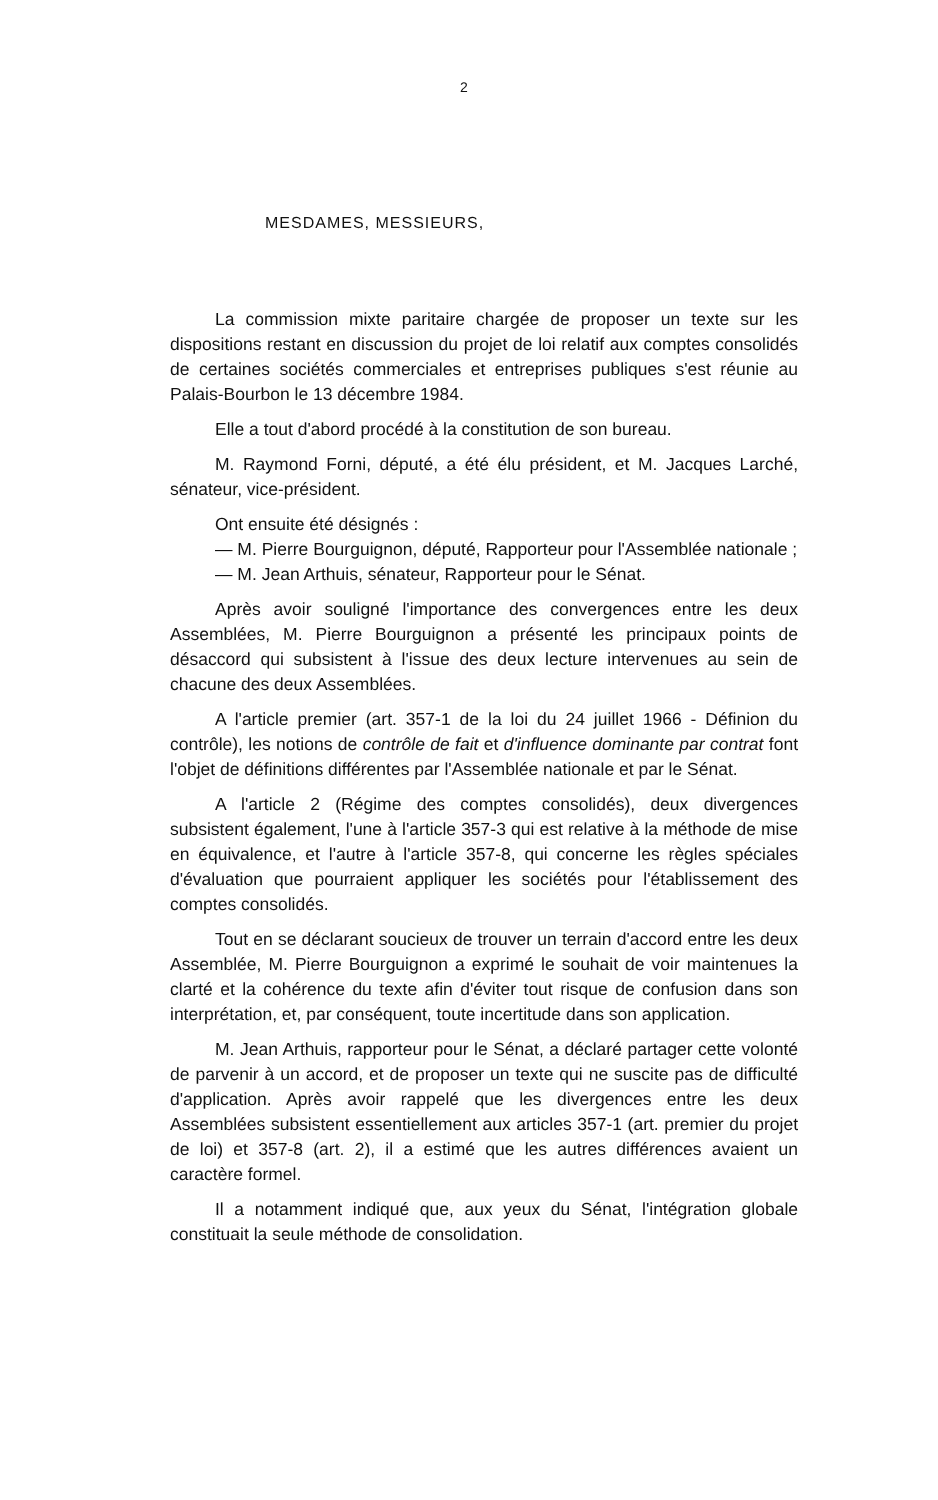2
MESDAMES, MESSIEURS,
La commission mixte paritaire chargée de proposer un texte sur les dispositions restant en discussion du projet de loi relatif aux comptes consolidés de certaines sociétés commerciales et entreprises publiques s'est réunie au Palais-Bourbon le 13 décembre 1984.
Elle a tout d'abord procédé à la constitution de son bureau.
M. Raymond Forni, député, a été élu président, et M. Jacques Larché, sénateur, vice-président.
Ont ensuite été désignés :
— M. Pierre Bourguignon, député, Rapporteur pour l'Assemblée nationale ;
— M. Jean Arthuis, sénateur, Rapporteur pour le Sénat.
Après avoir souligné l'importance des convergences entre les deux Assemblées, M. Pierre Bourguignon a présenté les principaux points de désaccord qui subsistent à l'issue des deux lecture intervenues au sein de chacune des deux Assemblées.
A l'article premier (art. 357-1 de la loi du 24 juillet 1966 - Définion du contrôle), les notions de contrôle de fait et d'influence dominante par contrat font l'objet de définitions différentes par l'Assemblée nationale et par le Sénat.
A l'article 2 (Régime des comptes consolidés), deux divergences subsistent également, l'une à l'article 357-3 qui est relative à la méthode de mise en équivalence, et l'autre à l'article 357-8, qui concerne les règles spéciales d'évaluation que pourraient appliquer les sociétés pour l'établissement des comptes consolidés.
Tout en se déclarant soucieux de trouver un terrain d'accord entre les deux Assemblée, M. Pierre Bourguignon a exprimé le souhait de voir maintenues la clarté et la cohérence du texte afin d'éviter tout risque de confusion dans son interprétation, et, par conséquent, toute incertitude dans son application.
M. Jean Arthuis, rapporteur pour le Sénat, a déclaré partager cette volonté de parvenir à un accord, et de proposer un texte qui ne suscite pas de difficulté d'application. Après avoir rappelé que les divergences entre les deux Assemblées subsistent essentiellement aux articles 357-1 (art. premier du projet de loi) et 357-8 (art. 2), il a estimé que les autres différences avaient un caractère formel.
Il a notamment indiqué que, aux yeux du Sénat, l'intégration globale constituait la seule méthode de consolidation.